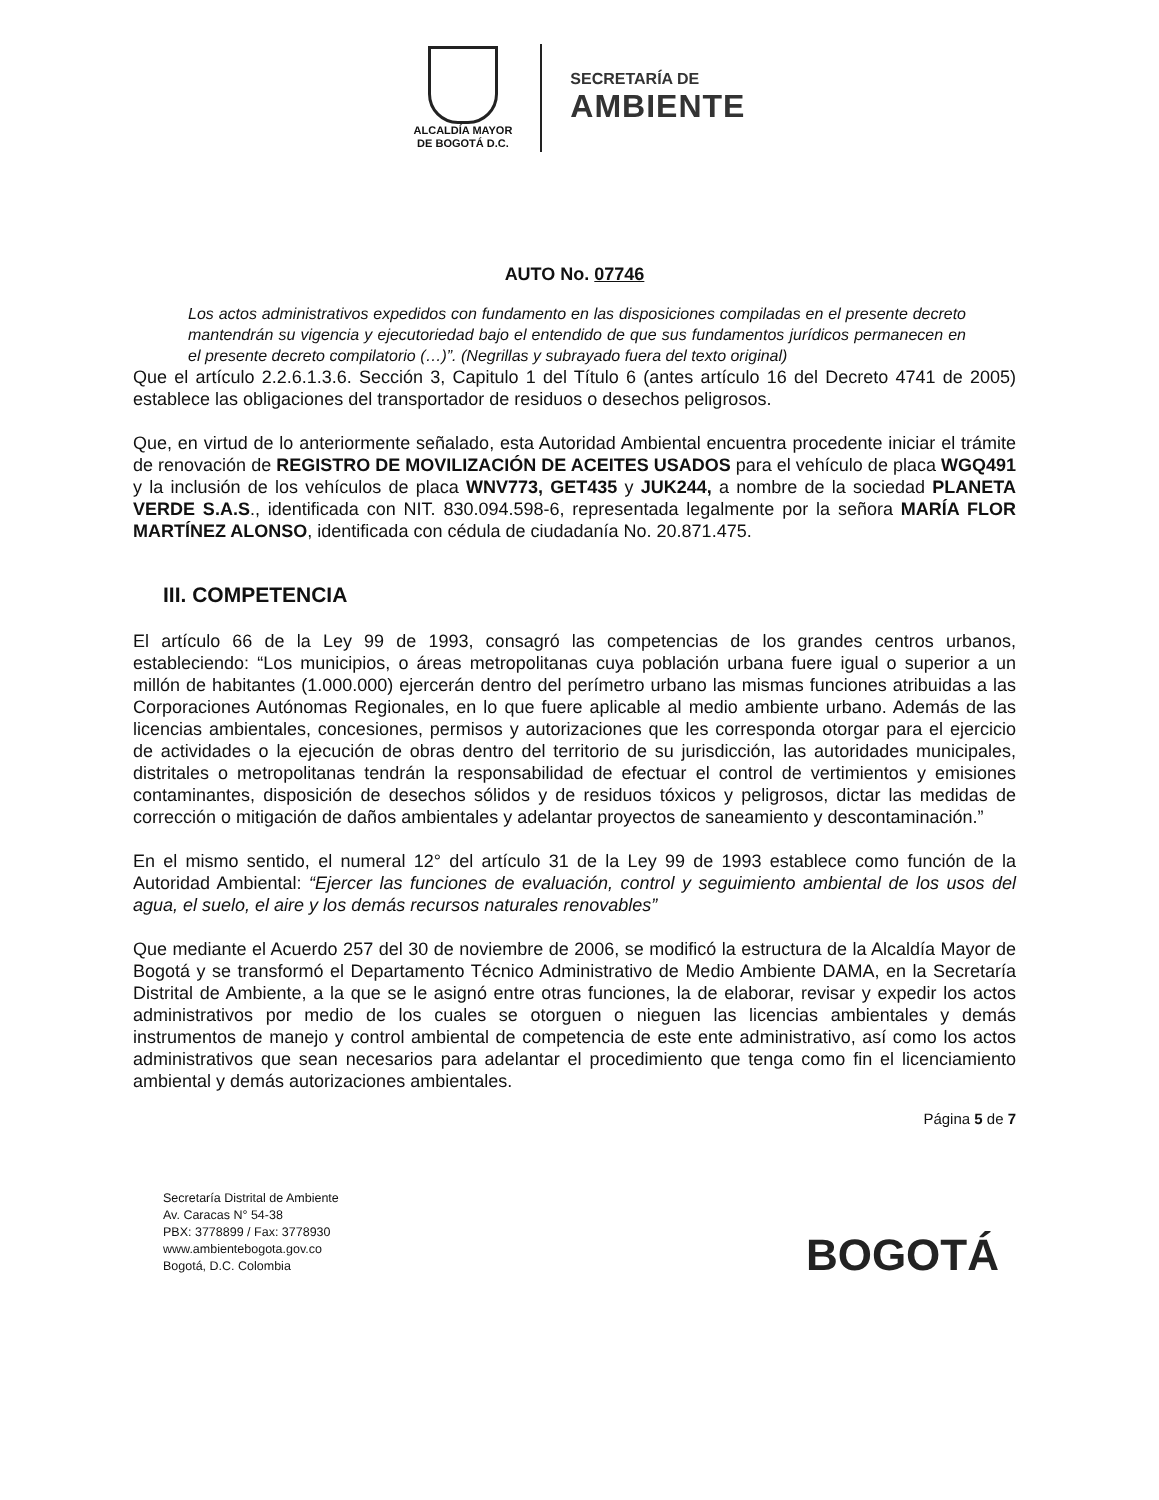ALCALDÍA MAYOR
DE BOGOTÁ D.C.
SECRETARÍA DE
AMBIENTE
AUTO No. 07746
Los actos administrativos expedidos con fundamento en las disposiciones compiladas en el presente decreto mantendrán su vigencia y ejecutoriedad bajo el entendido de que sus fundamentos jurídicos permanecen en el presente decreto compilatorio (…)”. (Negrillas y subrayado fuera del texto original)
Que el artículo 2.2.6.1.3.6. Sección 3, Capitulo 1 del Título 6 (antes artículo 16 del Decreto 4741 de 2005) establece las obligaciones del transportador de residuos o desechos peligrosos.
Que, en virtud de lo anteriormente señalado, esta Autoridad Ambiental encuentra procedente iniciar el trámite de renovación de REGISTRO DE MOVILIZACIÓN DE ACEITES USADOS para el vehículo de placa WGQ491 y la inclusión de los vehículos de placa WNV773, GET435 y JUK244, a nombre de la sociedad PLANETA VERDE S.A.S., identificada con NIT. 830.094.598-6, representada legalmente por la señora MARÍA FLOR MARTÍNEZ ALONSO, identificada con cédula de ciudadanía No. 20.871.475.
III. COMPETENCIA
El artículo 66 de la Ley 99 de 1993, consagró las competencias de los grandes centros urbanos, estableciendo: “Los municipios, o áreas metropolitanas cuya población urbana fuere igual o superior a un millón de habitantes (1.000.000) ejercerán dentro del perímetro urbano las mismas funciones atribuidas a las Corporaciones Autónomas Regionales, en lo que fuere aplicable al medio ambiente urbano. Además de las licencias ambientales, concesiones, permisos y autorizaciones que les corresponda otorgar para el ejercicio de actividades o la ejecución de obras dentro del territorio de su jurisdicción, las autoridades municipales, distritales o metropolitanas tendrán la responsabilidad de efectuar el control de vertimientos y emisiones contaminantes, disposición de desechos sólidos y de residuos tóxicos y peligrosos, dictar las medidas de corrección o mitigación de daños ambientales y adelantar proyectos de saneamiento y descontaminación.”
En el mismo sentido, el numeral 12° del artículo 31 de la Ley 99 de 1993 establece como función de la Autoridad Ambiental: “Ejercer las funciones de evaluación, control y seguimiento ambiental de los usos del agua, el suelo, el aire y los demás recursos naturales renovables”
Que mediante el Acuerdo 257 del 30 de noviembre de 2006, se modificó la estructura de la Alcaldía Mayor de Bogotá y se transformó el Departamento Técnico Administrativo de Medio Ambiente DAMA, en la Secretaría Distrital de Ambiente, a la que se le asignó entre otras funciones, la de elaborar, revisar y expedir los actos administrativos por medio de los cuales se otorguen o nieguen las licencias ambientales y demás instrumentos de manejo y control ambiental de competencia de este ente administrativo, así como los actos administrativos que sean necesarios para adelantar el procedimiento que tenga como fin el licenciamiento ambiental y demás autorizaciones ambientales.
Página 5 de 7
Secretaría Distrital de Ambiente
Av. Caracas N° 54-38
PBX: 3778899 / Fax: 3778930
www.ambientebogota.gov.co
Bogotá, D.C. Colombia
BOGOTÁ